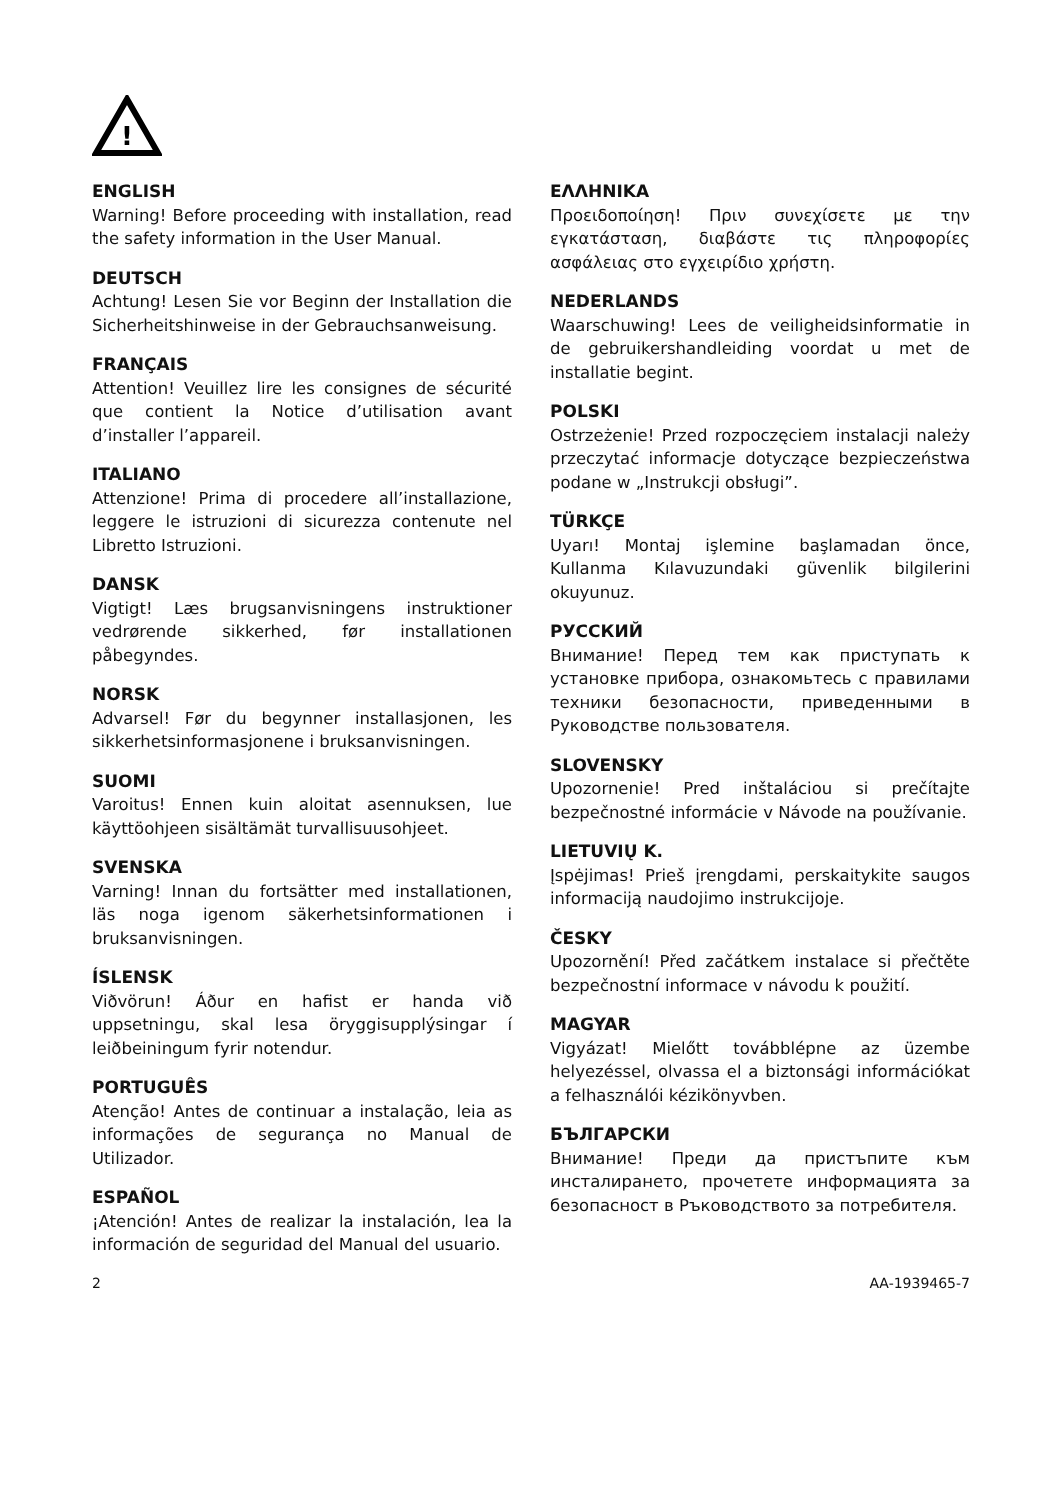!
ENGLISH
Warning! Before proceeding with installation, read the safety information in the User Manual.
DEUTSCH
Achtung! Lesen Sie vor Beginn der Installation die Sicherheitshinweise in der Gebrauchsanweisung.
FRANÇAIS
Attention! Veuillez lire les consignes de sécurité que contient la Notice d’utilisation avant d’installer l’appareil.
ITALIANO
Attenzione! Prima di procedere all’installazione, leggere le istruzioni di sicurezza contenute nel Libretto Istruzioni.
DANSK
Vigtigt! Læs brugsanvisningens instruktioner vedrørende sikkerhed, før installationen påbegyndes.
NORSK
Advarsel! Før du begynner installasjonen, les sikkerhetsinformasjonene i bruksanvisningen.
SUOMI
Varoitus! Ennen kuin aloitat asennuksen, lue käyttöohjeen sisältämät turvallisuusohjeet.
SVENSKA
Varning! Innan du fortsätter med installationen, läs noga igenom säkerhetsinformationen i bruksanvisningen.
ÍSLENSK
Viðvörun! Áður en hafist er handa við uppsetningu, skal lesa öryggisupplýsingar í leiðbeiningum fyrir notendur.
PORTUGUÊS
Atenção! Antes de continuar a instalação, leia as informações de segurança no Manual de Utilizador.
ESPAÑOL
¡Atención! Antes de realizar la instalación, lea la información de seguridad del Manual del usuario.
ΕΛΛΗΝΙΚΑ
Προειδοποίηση! Πριν συνεχίσετε με την εγκατάσταση, διαβάστε τις πληροφορίες ασφάλειας στο εγχειρίδιο χρήστη.
NEDERLANDS
Waarschuwing! Lees de veiligheidsinformatie in de gebruikershandleiding voordat u met de installatie begint.
POLSKI
Ostrzeżenie! Przed rozpoczęciem instalacji należy przeczytać informacje dotyczące bezpieczeństwa podane w „Instrukcji obsługi”.
TÜRKÇE
Uyarı! Montaj işlemine başlamadan önce, Kullanma Kılavuzundaki güvenlik bilgilerini okuyunuz.
РУССКИЙ
Внимание! Перед тем как приступать к установке прибора, ознакомьтесь с правилами техники безопасности, приведенными в Руководстве пользователя.
SLOVENSKY
Upozornenie! Pred inštaláciou si prečítajte bezpečnostné informácie v Návode na používanie.
LIETUVIŲ K.
Įspėjimas! Prieš įrengdami, perskaitykite saugos informaciją naudojimo instrukcijoje.
ČESKY
Upozornění! Před začátkem instalace si přečtěte bezpečnostní informace v návodu k použití.
MAGYAR
Vigyázat! Mielőtt továbblépne az üzembe helyezéssel, olvassa el a biztonsági információkat a felhasználói kézikönyvben.
БЪЛГАРСКИ
Внимание! Преди да пристъпите към инсталирането, прочетете информацията за безопасност в Ръководството за потребителя.
2 AA-1939465-7